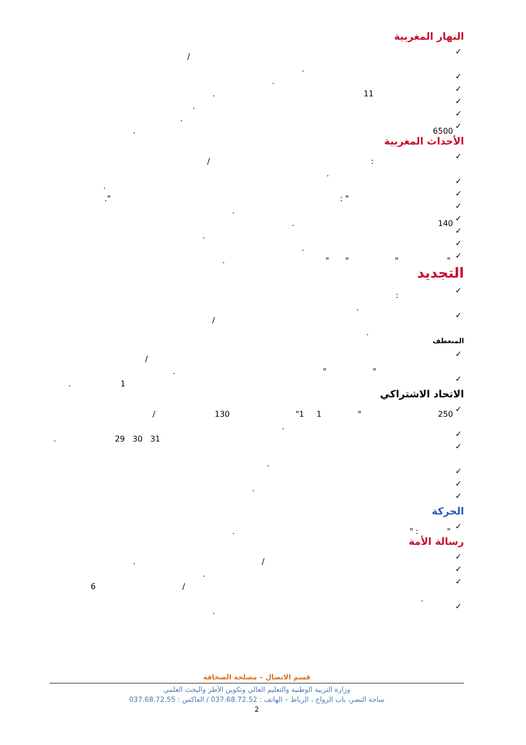النهار المغربية
✓
/
.
✓
.
✓
11.
✓
.
✓
.
✓
6500.
الأحداث المغربية
✓
: /
.
✓
.
✓
: "."
✓
.
✓
140.
✓
.
✓
.
✓
" " " ".
التجديد
✓
:
.
✓
/
.
المنعطف
✓
/
" ".
✓
1.
الاتحاد الاشتراكي
✓
250 " 1 "1 130 /
.
✓
29 30 31.
✓
.
✓
✓
.
✓
الحركة
✓
" " :.
رسالة الأمة
✓
/.
✓
.
✓
/ 6
.
✓
.
قسم الاتصال – مصلحة الصحافة
وزارة التربية الوطنية والتعليم العالي وتكوين الأطر والبحث العلمي
ساحة النصر، باب الرواح ، الرباط – الهاتف : 037.68.72.52 / الفاكس : 037.68.72.55
2